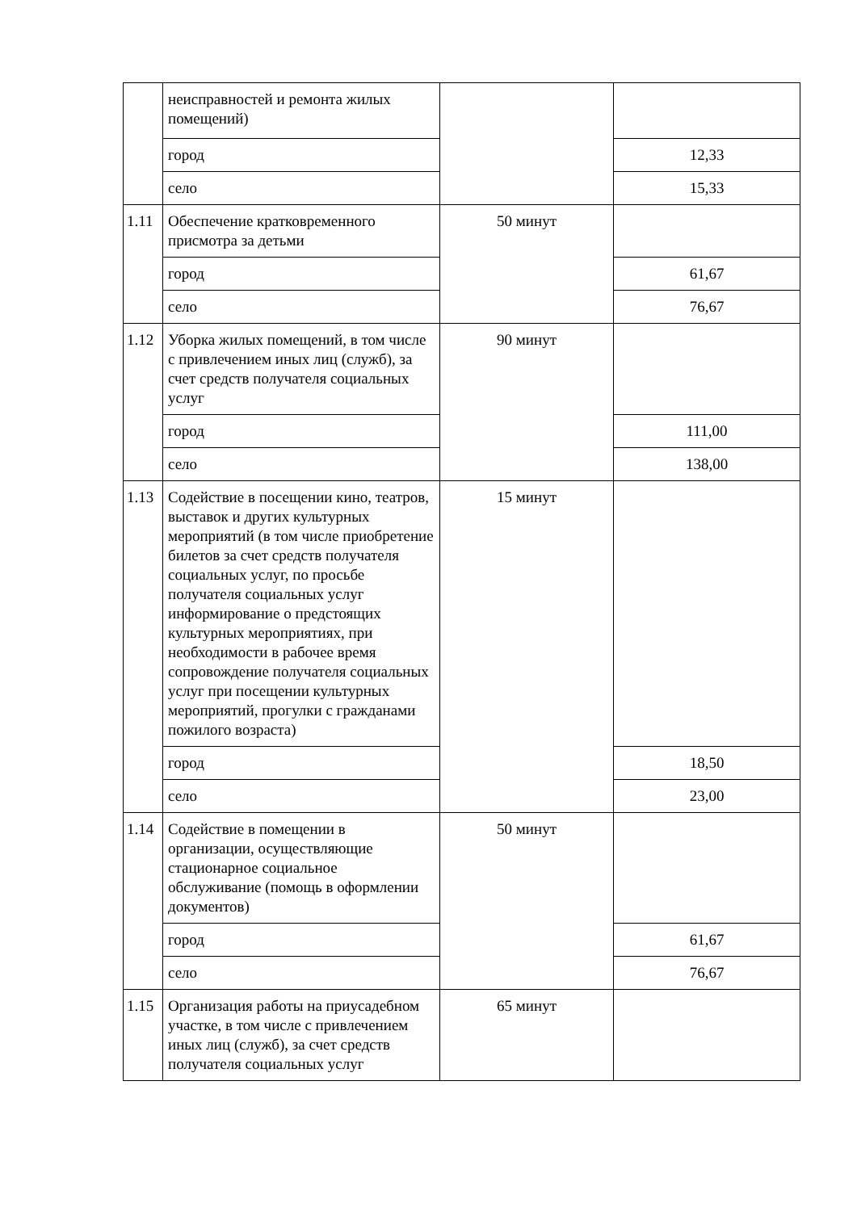| | неисправностей и ремонта жилых помещений) | | |
| | город | | 12,33 |
| | село | | 15,33 |
| 1.11 | Обеспечение кратковременного присмотра за детьми | 50 минут | |
| | город | | 61,67 |
| | село | | 76,67 |
| 1.12 | Уборка жилых помещений, в том числе с привлечением иных лиц (служб), за счет средств получателя социальных услуг | 90 минут | |
| | город | | 111,00 |
| | село | | 138,00 |
| 1.13 | Содействие в посещении кино, театров, выставок и других культурных мероприятий (в том числе приобретение билетов за счет средств получателя социальных услуг, по просьбе получателя социальных услуг информирование о предстоящих культурных мероприятиях, при необходимости в рабочее время сопровождение получателя социальных услуг при посещении культурных мероприятий, прогулки с гражданами пожилого возраста) | 15 минут | |
| | город | | 18,50 |
| | село | | 23,00 |
| 1.14 | Содействие в помещении в организации, осуществляющие стационарное социальное обслуживание (помощь в оформлении документов) | 50 минут | |
| | город | | 61,67 |
| | село | | 76,67 |
| 1.15 | Организация работы на приусадебном участке, в том числе с привлечением иных лиц (служб), за счет средств получателя социальных услуг | 65 минут | |